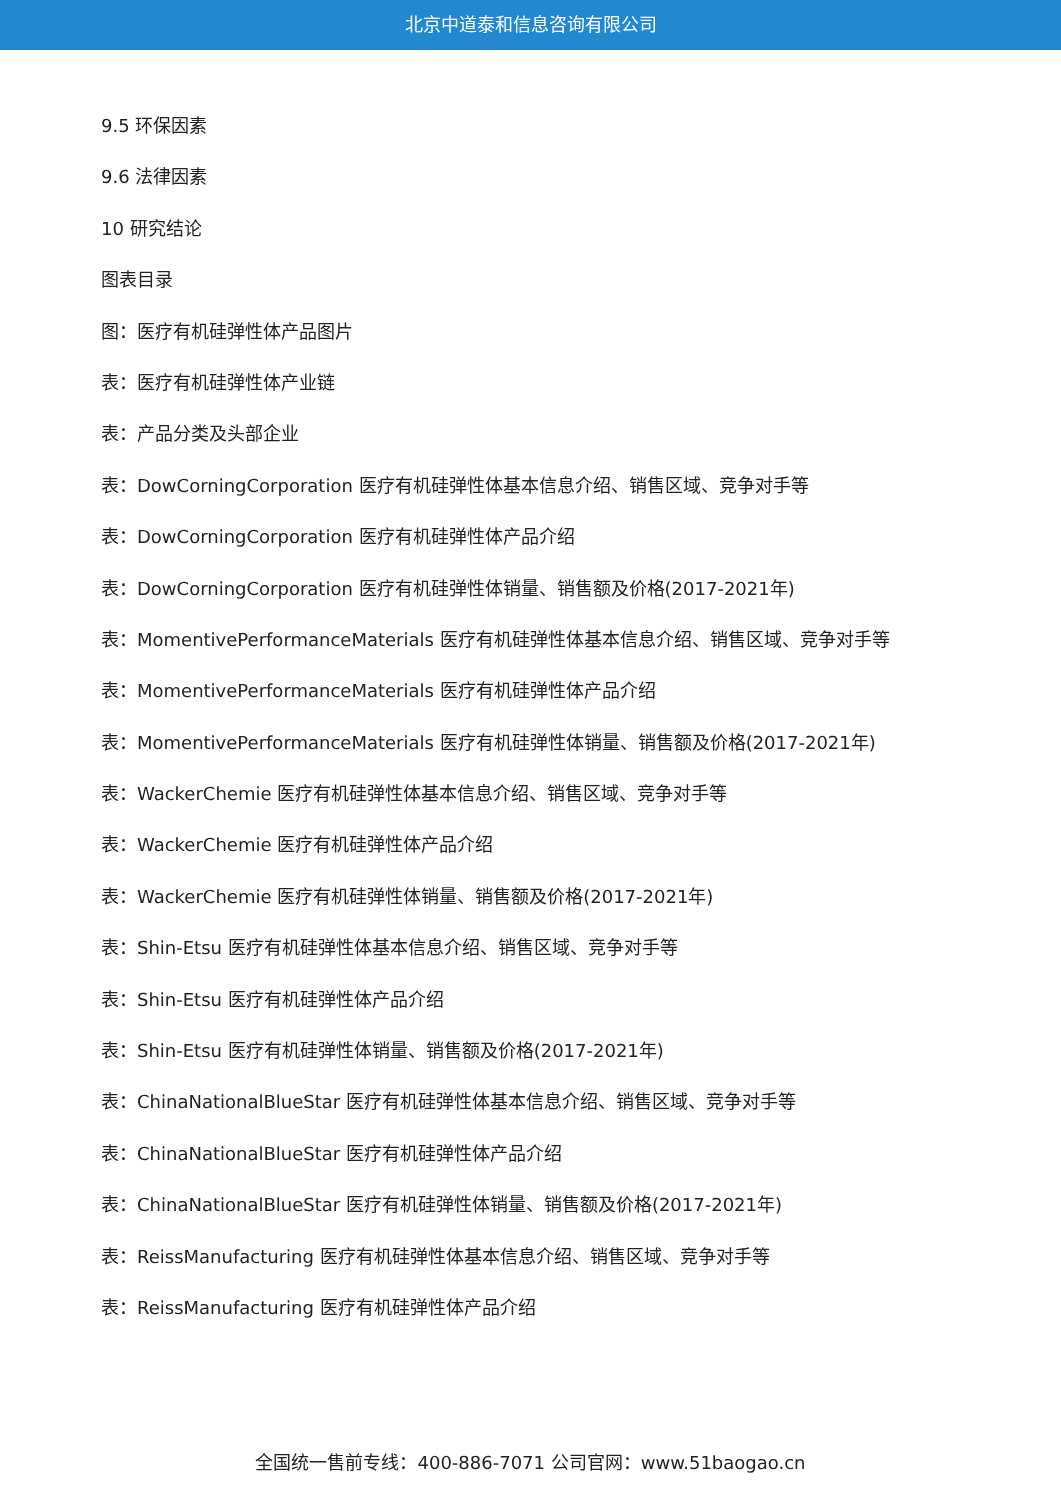北京中道泰和信息咨询有限公司
9.5 环保因素
9.6 法律因素
10 研究结论
图表目录
图：医疗有机硅弹性体产品图片
表：医疗有机硅弹性体产业链
表：产品分类及头部企业
表：DowCorningCorporation 医疗有机硅弹性体基本信息介绍、销售区域、竞争对手等
表：DowCorningCorporation 医疗有机硅弹性体产品介绍
表：DowCorningCorporation 医疗有机硅弹性体销量、销售额及价格(2017-2021年)
表：MomentivePerformanceMaterials 医疗有机硅弹性体基本信息介绍、销售区域、竞争对手等
表：MomentivePerformanceMaterials 医疗有机硅弹性体产品介绍
表：MomentivePerformanceMaterials 医疗有机硅弹性体销量、销售额及价格(2017-2021年)
表：WackerChemie 医疗有机硅弹性体基本信息介绍、销售区域、竞争对手等
表：WackerChemie 医疗有机硅弹性体产品介绍
表：WackerChemie 医疗有机硅弹性体销量、销售额及价格(2017-2021年)
表：Shin-Etsu 医疗有机硅弹性体基本信息介绍、销售区域、竞争对手等
表：Shin-Etsu 医疗有机硅弹性体产品介绍
表：Shin-Etsu 医疗有机硅弹性体销量、销售额及价格(2017-2021年)
表：ChinaNationalBlueStar 医疗有机硅弹性体基本信息介绍、销售区域、竞争对手等
表：ChinaNationalBlueStar 医疗有机硅弹性体产品介绍
表：ChinaNationalBlueStar 医疗有机硅弹性体销量、销售额及价格(2017-2021年)
表：ReissManufacturing 医疗有机硅弹性体基本信息介绍、销售区域、竞争对手等
表：ReissManufacturing 医疗有机硅弹性体产品介绍
全国统一售前专线：400-886-7071 公司官网：www.51baogao.cn